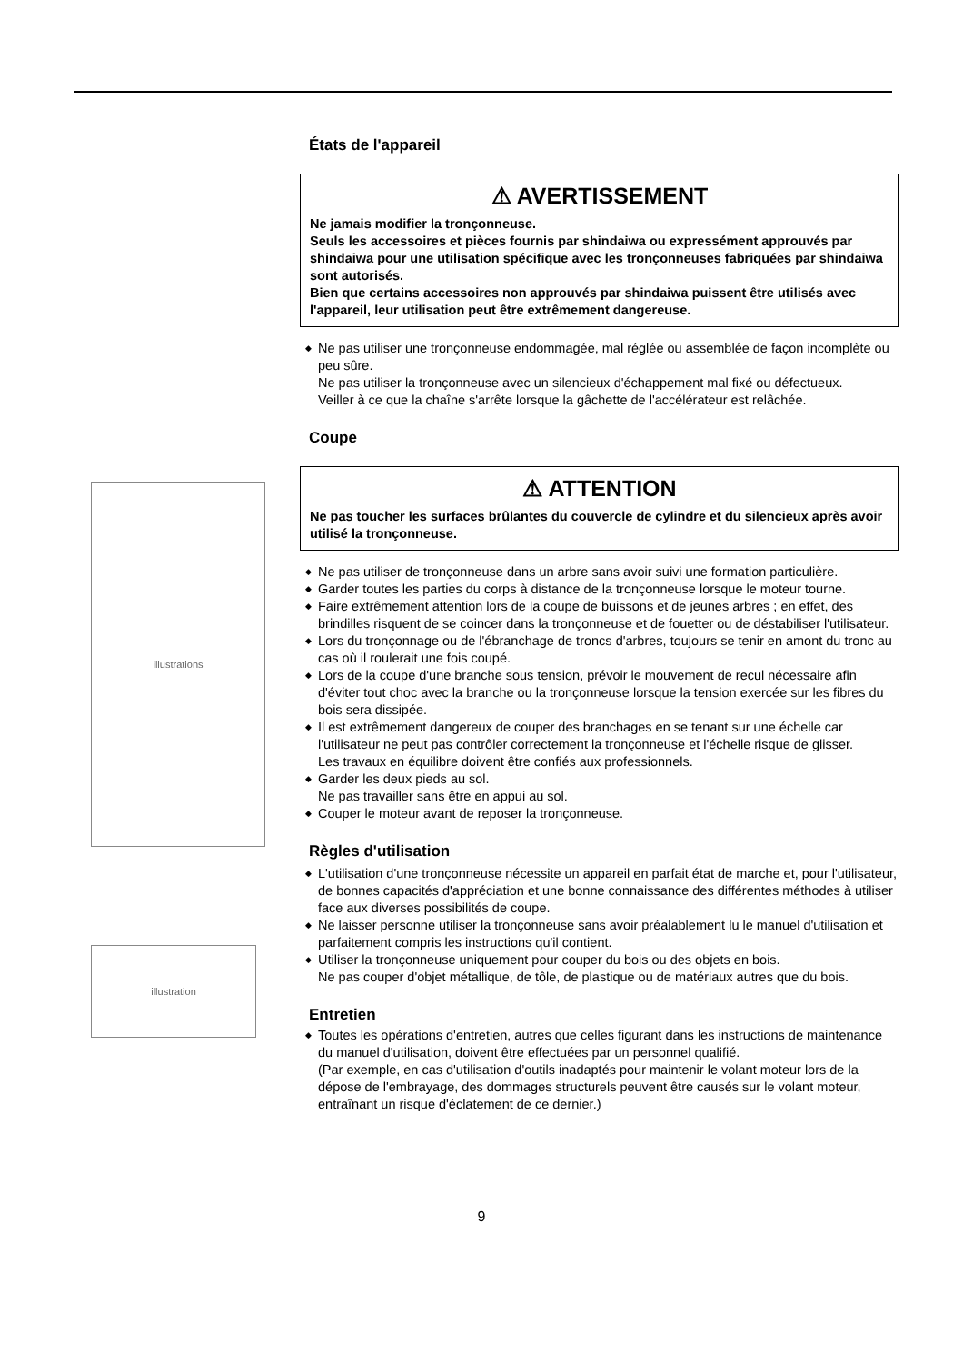illustrations
illustration
États de l'appareil
⚠ AVERTISSEMENT
Ne jamais modifier la tronçonneuse.
Seuls les accessoires et pièces fournis par shindaiwa ou expressément approuvés par shindaiwa pour une utilisation spécifique avec les tronçonneuses fabriquées par shindaiwa sont autorisés.
Bien que certains accessoires non approuvés par shindaiwa puissent être utilisés avec l'appareil, leur utilisation peut être extrêmement dangereuse.
◆ Ne pas utiliser une tronçonneuse endommagée, mal réglée ou assemblée de façon incomplète ou peu sûre.
Ne pas utiliser la tronçonneuse avec un silencieux d'échappement mal fixé ou défectueux.
Veiller à ce que la chaîne s'arrête lorsque la gâchette de l'accélérateur est relâchée.
Coupe
⚠ ATTENTION
Ne pas toucher les surfaces brûlantes du couvercle de cylindre et du silencieux après avoir utilisé la tronçonneuse.
◆ Ne pas utiliser de tronçonneuse dans un arbre sans avoir suivi une formation particulière.
◆ Garder toutes les parties du corps à distance de la tronçonneuse lorsque le moteur tourne.
◆ Faire extrêmement attention lors de la coupe de buissons et de jeunes arbres ; en effet, des brindilles risquent de se coincer dans la tronçonneuse et de fouetter ou de déstabiliser l'utilisateur.
◆ Lors du tronçonnage ou de l'ébranchage de troncs d'arbres, toujours se tenir en amont du tronc au cas où il roulerait une fois coupé.
◆ Lors de la coupe d'une branche sous tension, prévoir le mouvement de recul nécessaire afin d'éviter tout choc avec la branche ou la tronçonneuse lorsque la tension exercée sur les fibres du bois sera dissipée.
◆ Il est extrêmement dangereux de couper des branchages en se tenant sur une échelle car l'utilisateur ne peut pas contrôler correctement la tronçonneuse et l'échelle risque de glisser.
Les travaux en équilibre doivent être confiés aux professionnels.
◆ Garder les deux pieds au sol.
Ne pas travailler sans être en appui au sol.
◆ Couper le moteur avant de reposer la tronçonneuse.
Règles d'utilisation
◆ L'utilisation d'une tronçonneuse nécessite un appareil en parfait état de marche et, pour l'utilisateur, de bonnes capacités d'appréciation et une bonne connaissance des différentes méthodes à utiliser face aux diverses possibilités de coupe.
◆ Ne laisser personne utiliser la tronçonneuse sans avoir préalablement lu le manuel d'utilisation et parfaitement compris les instructions qu'il contient.
◆ Utiliser la tronçonneuse uniquement pour couper du bois ou des objets en bois.
Ne pas couper d'objet métallique, de tôle, de plastique ou de matériaux autres que du bois.
Entretien
◆ Toutes les opérations d'entretien, autres que celles figurant dans les instructions de maintenance du manuel d'utilisation, doivent être effectuées par un personnel qualifié.
(Par exemple, en cas d'utilisation d'outils inadaptés pour maintenir le volant moteur lors de la dépose de l'embrayage, des dommages structurels peuvent être causés sur le volant moteur, entraînant un risque d'éclatement de ce dernier.)
9